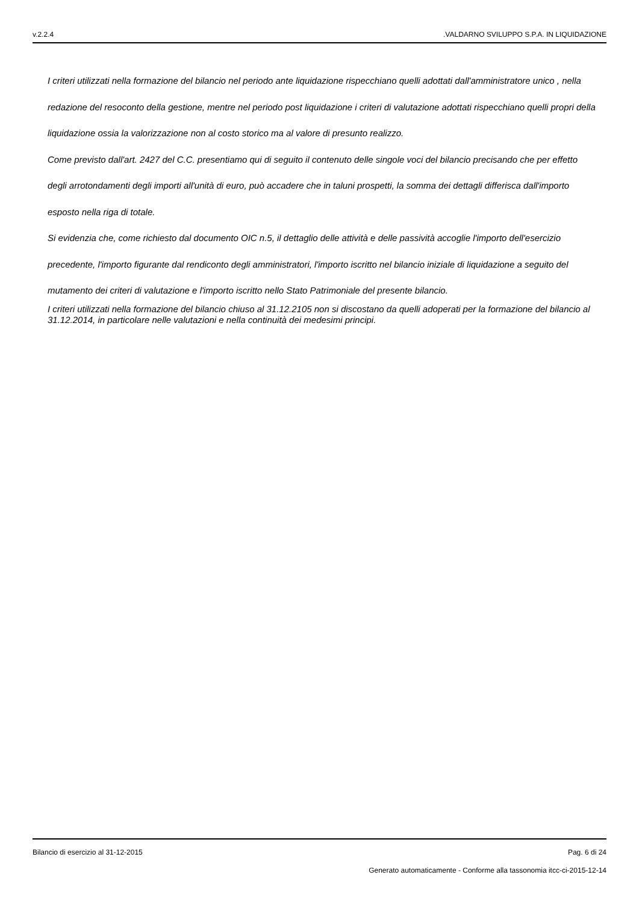v.2.2.4.VALDARNO SVILUPPO S.P.A. IN LIQUIDAZIONE
I criteri utilizzati nella formazione del bilancio nel periodo ante liquidazione rispecchiano quelli adottati dall'amministratore unico , nella redazione del resoconto della gestione, mentre nel periodo post liquidazione i criteri di valutazione adottati rispecchiano quelli propri della liquidazione ossia la valorizzazione non al costo storico ma al valore di presunto realizzo.
Come previsto dall'art. 2427 del C.C. presentiamo qui di seguito il contenuto delle singole voci del bilancio precisando che per effetto degli arrotondamenti degli importi all'unità di euro, può accadere che in taluni prospetti, la somma dei dettagli differisca dall'importo esposto nella riga di totale.
Si evidenzia che, come richiesto dal documento OIC n.5, il dettaglio delle attività e delle passività accoglie l'importo dell'esercizio precedente, l'importo figurante dal rendiconto degli amministratori, l'importo iscritto nel bilancio iniziale di liquidazione a seguito del mutamento dei criteri di valutazione e l'importo iscritto nello Stato Patrimoniale del presente bilancio.
I criteri utilizzati nella formazione del bilancio chiuso al 31.12.2105 non si discostano da quelli adoperati per la formazione del bilancio al 31.12.2014, in particolare nelle valutazioni e nella continuità dei medesimi principi.
Bilancio di esercizio al 31-12-2015 Pag. 6 di 24
Generato automaticamente - Conforme alla tassonomia itcc-ci-2015-12-14